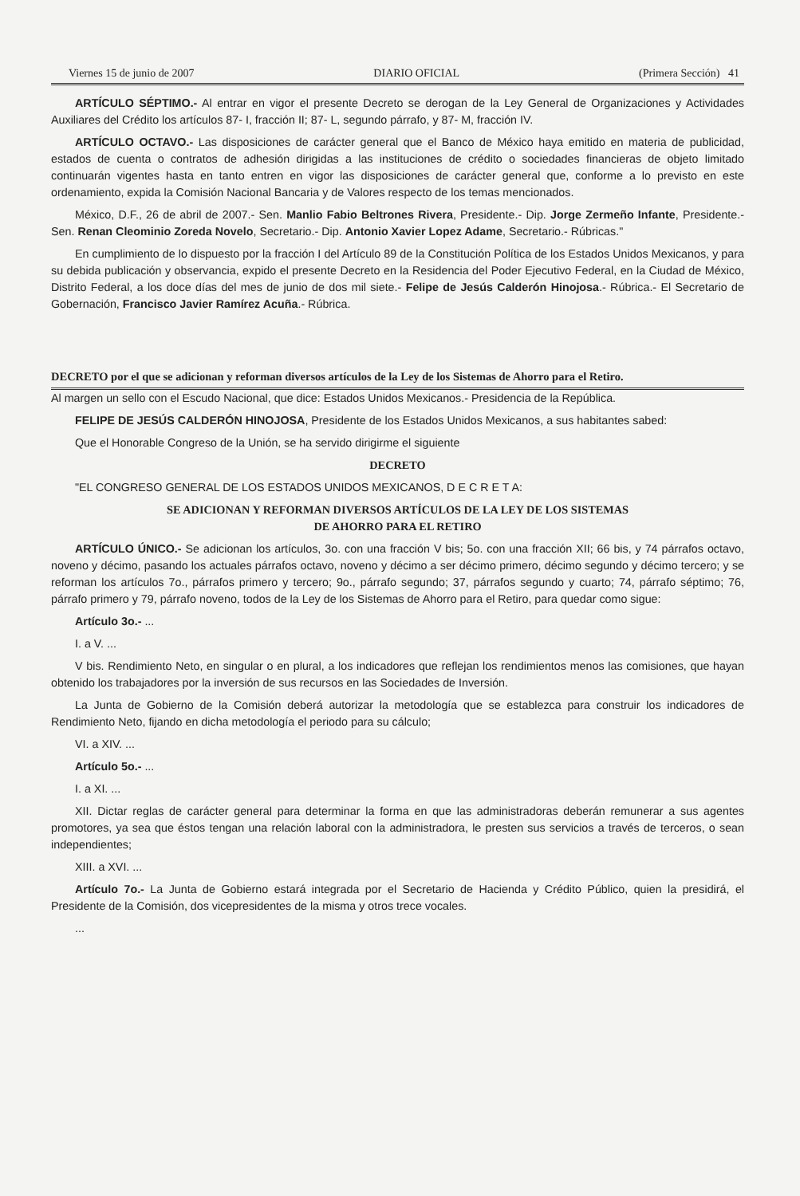Viernes 15 de junio de 2007 DIARIO OFICIAL (Primera Sección) 41
ARTÍCULO SÉPTIMO.- Al entrar en vigor el presente Decreto se derogan de la Ley General de Organizaciones y Actividades Auxiliares del Crédito los artículos 87- I, fracción II; 87- L, segundo párrafo, y 87- M, fracción IV.
ARTÍCULO OCTAVO.- Las disposiciones de carácter general que el Banco de México haya emitido en materia de publicidad, estados de cuenta o contratos de adhesión dirigidas a las instituciones de crédito o sociedades financieras de objeto limitado continuarán vigentes hasta en tanto entren en vigor las disposiciones de carácter general que, conforme a lo previsto en este ordenamiento, expida la Comisión Nacional Bancaria y de Valores respecto de los temas mencionados.
México, D.F., 26 de abril de 2007.- Sen. Manlio Fabio Beltrones Rivera, Presidente.- Dip. Jorge Zermeño Infante, Presidente.- Sen. Renan Cleominio Zoreda Novelo, Secretario.- Dip. Antonio Xavier Lopez Adame, Secretario.- Rúbricas."
En cumplimiento de lo dispuesto por la fracción I del Artículo 89 de la Constitución Política de los Estados Unidos Mexicanos, y para su debida publicación y observancia, expido el presente Decreto en la Residencia del Poder Ejecutivo Federal, en la Ciudad de México, Distrito Federal, a los doce días del mes de junio de dos mil siete.- Felipe de Jesús Calderón Hinojosa.- Rúbrica.- El Secretario de Gobernación, Francisco Javier Ramírez Acuña.- Rúbrica.
DECRETO por el que se adicionan y reforman diversos artículos de la Ley de los Sistemas de Ahorro para el Retiro.
Al margen un sello con el Escudo Nacional, que dice: Estados Unidos Mexicanos.- Presidencia de la República.
FELIPE DE JESÚS CALDERÓN HINOJOSA, Presidente de los Estados Unidos Mexicanos, a sus habitantes sabed:
Que el Honorable Congreso de la Unión, se ha servido dirigirme el siguiente
DECRETO
"EL CONGRESO GENERAL DE LOS ESTADOS UNIDOS MEXICANOS, D E C R E T A:
SE ADICIONAN Y REFORMAN DIVERSOS ARTÍCULOS DE LA LEY DE LOS SISTEMAS
DE AHORRO PARA EL RETIRO
ARTÍCULO ÚNICO.- Se adicionan los artículos, 3o. con una fracción V bis; 5o. con una fracción XII; 66 bis, y 74 párrafos octavo, noveno y décimo, pasando los actuales párrafos octavo, noveno y décimo a ser décimo primero, décimo segundo y décimo tercero; y se reforman los artículos 7o., párrafos primero y tercero; 9o., párrafo segundo; 37, párrafos segundo y cuarto; 74, párrafo séptimo; 76, párrafo primero y 79, párrafo noveno, todos de la Ley de los Sistemas de Ahorro para el Retiro, para quedar como sigue:
Artículo 3o.- ...
I. a V. ...
V bis. Rendimiento Neto, en singular o en plural, a los indicadores que reflejan los rendimientos menos las comisiones, que hayan obtenido los trabajadores por la inversión de sus recursos en las Sociedades de Inversión.
La Junta de Gobierno de la Comisión deberá autorizar la metodología que se establezca para construir los indicadores de Rendimiento Neto, fijando en dicha metodología el periodo para su cálculo;
VI. a XIV. ...
Artículo 5o.- ...
I. a XI. ...
XII. Dictar reglas de carácter general para determinar la forma en que las administradoras deberán remunerar a sus agentes promotores, ya sea que éstos tengan una relación laboral con la administradora, le presten sus servicios a través de terceros, o sean independientes;
XIII. a XVI. ...
Artículo 7o.- La Junta de Gobierno estará integrada por el Secretario de Hacienda y Crédito Público, quien la presidirá, el Presidente de la Comisión, dos vicepresidentes de la misma y otros trece vocales.
...